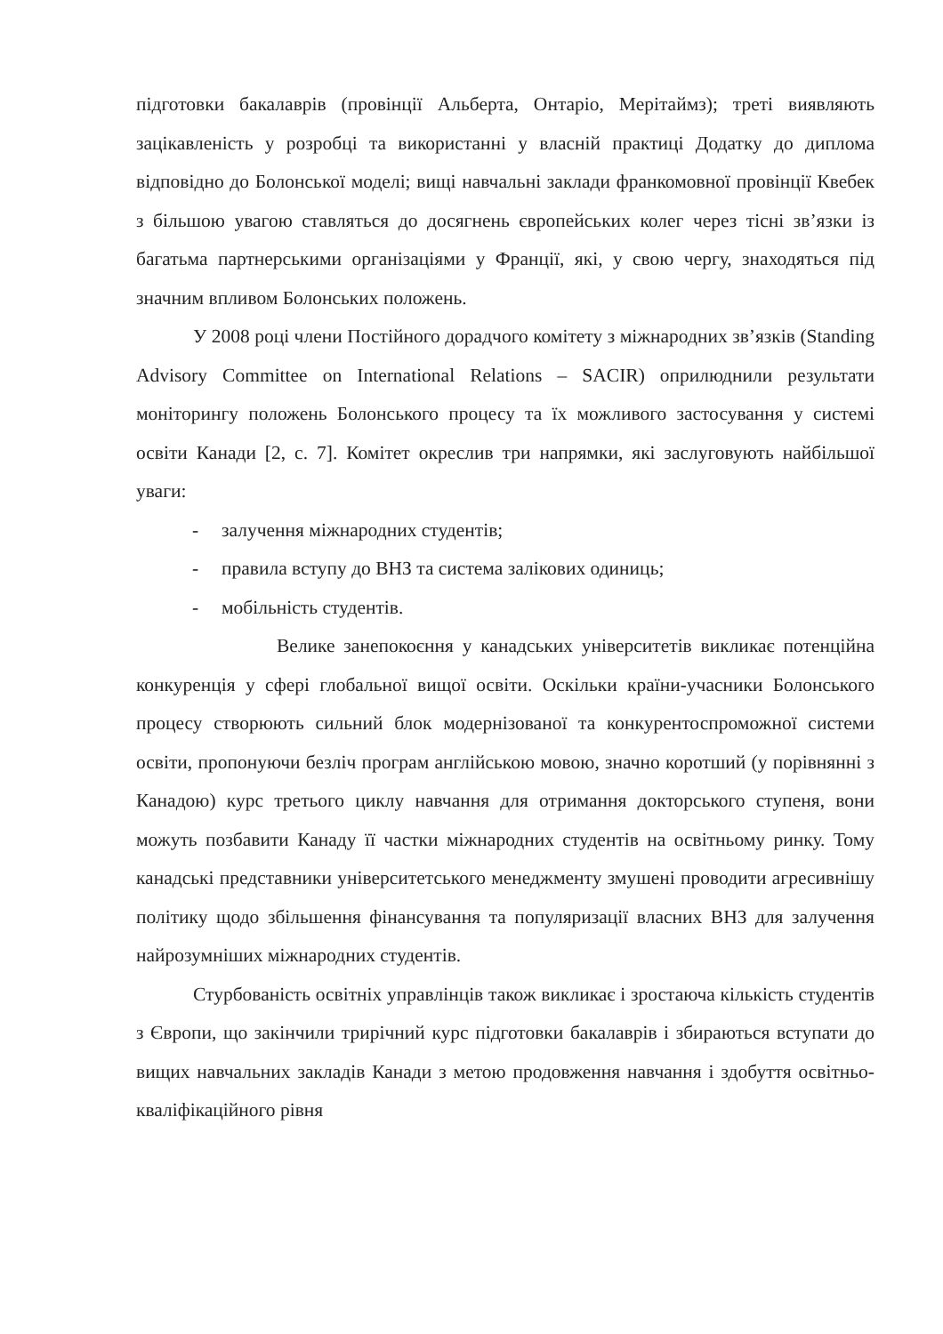підготовки бакалаврів (провінції Альберта, Онтаріо, Мерітаймз); треті виявляють зацікавленість у розробці та використанні у власній практиці Додатку до диплома відповідно до Болонської моделі; вищі навчальні заклади франкомовної провінції Квебек з більшою увагою ставляться до досягнень європейських колег через тісні зв’язки із багатьма партнерськими організаціями у Франції, які, у свою чергу, знаходяться під значним впливом Болонських положень.
У 2008 році члени Постійного дорадчого комітету з міжнародних зв’язків (Standing Advisory Committee on International Relations – SACIR) оприлюднили результати моніторингу положень Болонського процесу та їх можливого застосування у системі освіти Канади [2, с. 7]. Комітет окреслив три напрямки, які заслуговують найбільшої уваги:
- залучення міжнародних студентів;
- правила вступу до ВНЗ та система залікових одиниць;
- мобільність студентів.
Велике занепокоєння у канадських університетів викликає потенційна конкуренція у сфері глобальної вищої освіти. Оскільки країни-учасники Болонського процесу створюють сильний блок модернізованої та конкурентоспроможної системи освіти, пропонуючи безліч програм англійською мовою, значно коротший (у порівнянні з Канадою) курс третього циклу навчання для отримання докторського ступеня, вони можуть позбавити Канаду її частки міжнародних студентів на освітньому ринку. Тому канадські представники університетського менеджменту змушені проводити агресивнішу політику щодо збільшення фінансування та популяризації власних ВНЗ для залучення найрозумніших міжнародних студентів.
Стурбованість освітніх управлінців також викликає і зростаюча кількість студентів з Європи, що закінчили трирічний курс підготовки бакалаврів і збираються вступати до вищих навчальних закладів Канади з метою продовження навчання і здобуття освітньо-кваліфікаційного рівня